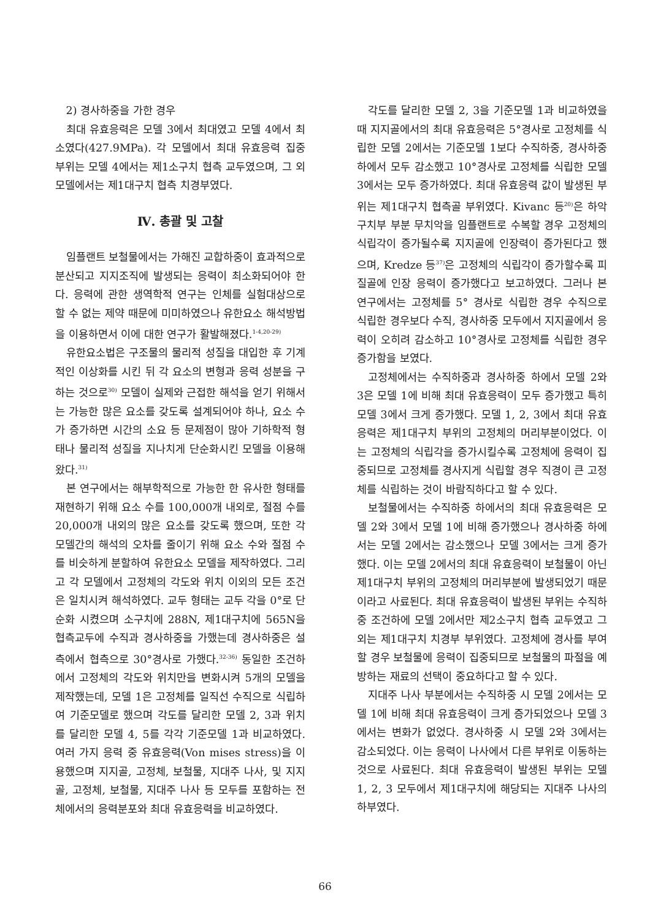2) 경사하중을 가한 경우
최대 유효응력은 모델 3에서 최대였고 모델 4에서 최소였다(427.9MPa). 각 모델에서 최대 유효응력 집중부위는 모델 4에서는 제1소구치 협측 교두였으며, 그 외 모델에서는 제1대구치 협측 치경부였다.
Ⅳ. 총괄 및 고찰
임플랜트 보철물에서는 가해진 교합하중이 효과적으로 분산되고 지지조직에 발생되는 응력이 최소화되어야 한다. 응력에 관한 생역학적 연구는 인체를 실험대상으로 할 수 없는 제약 때문에 미미하였으나 유한요소 해석방법을 이용하면서 이에 대한 연구가 활발해졌다.<sup>1-4,20-29)</sup>
유한요소법은 구조물의 물리적 성질을 대입한 후 기계적인 이상화를 시킨 뒤 각 요소의 변형과 응력 성분을 구하는 것으로<sup>30)</sup> 모델이 실제와 근접한 해석을 얻기 위해서는 가능한 많은 요소를 갖도록 설계되어야 하나, 요소 수가 증가하면 시간의 소요 등 문제점이 많아 기하학적 형태나 물리적 성질을 지나치게 단순화시킨 모델을 이용해 왔다.<sup>31)</sup>
본 연구에서는 해부학적으로 가능한 한 유사한 형태를 재현하기 위해 요소 수를 100,000개 내외로, 절점 수를 20,000개 내외의 많은 요소를 갖도록 했으며, 또한 각 모델간의 해석의 오차를 줄이기 위해 요소 수와 절점 수를 비슷하게 분할하여 유한요소 모델을 제작하였다. 그리고 각 모델에서 고정체의 각도와 위치 이외의 모든 조건은 일치시켜 해석하였다. 교두 형태는 교두 각을 0°로 단순화 시켰으며 소구치에 288N, 제1대구치에 565N을 협측교두에 수직과 경사하중을 가했는데 경사하중은 설측에서 협측으로 30°경사로 가했다.<sup>32-36)</sup> 동일한 조건하에서 고정체의 각도와 위치만을 변화시켜 5개의 모델을 제작했는데, 모델 1은 고정체를 일직선 수직으로 식립하여 기준모델로 했으며 각도를 달리한 모델 2, 3과 위치를 달리한 모델 4, 5를 각각 기준모델 1과 비교하였다. 여러 가지 응력 중 유효응력(Von mises stress)을 이용했으며 지지골, 고정체, 보철물, 지대주 나사, 및 지지골, 고정체, 보철물, 지대주 나사 등 모두를 포함하는 전체에서의 응력분포와 최대 유효응력을 비교하였다.
각도를 달리한 모델 2, 3을 기준모델 1과 비교하였을 때 지지골에서의 최대 유효응력은 5°경사로 고정체를 식립한 모델 2에서는 기준모델 1보다 수직하중, 경사하중 하에서 모두 감소했고 10°경사로 고정체를 식립한 모델 3에서는 모두 증가하였다. 최대 유효응력 값이 발생된 부위는 제1대구치 협측골 부위였다. Kivanc 등<sup>20)</sup>은 하악 구치부 부분 무치악을 임플랜트로 수복할 경우 고정체의 식립각이 증가될수록 지지골에 인장력이 증가된다고 했으며, Kredze 등<sup>37)</sup>은 고정체의 식립각이 증가할수록 피질골에 인장 응력이 증가했다고 보고하였다. 그러나 본 연구에서는 고정체를 5° 경사로 식립한 경우 수직으로 식립한 경우보다 수직, 경사하중 모두에서 지지골에서 응력이 오히려 감소하고 10°경사로 고정체를 식립한 경우 증가함을 보였다.
고정체에서는 수직하중과 경사하중 하에서 모델 2와 3은 모델 1에 비해 최대 유효응력이 모두 증가했고 특히 모델 3에서 크게 증가했다. 모델 1, 2, 3에서 최대 유효응력은 제1대구치 부위의 고정체의 머리부분이었다. 이는 고정체의 식립각을 증가시킬수록 고정체에 응력이 집중되므로 고정체를 경사지게 식립할 경우 직경이 큰 고정체를 식립하는 것이 바람직하다고 할 수 있다.
보철물에서는 수직하중 하에서의 최대 유효응력은 모델 2와 3에서 모델 1에 비해 증가했으나 경사하중 하에서는 모델 2에서는 감소했으나 모델 3에서는 크게 증가했다. 이는 모델 2에서의 최대 유효응력이 보철물이 아닌 제1대구치 부위의 고정체의 머리부분에 발생되었기 때문이라고 사료된다. 최대 유효응력이 발생된 부위는 수직하중 조건하에 모델 2에서만 제2소구치 협측 교두였고 그 외는 제1대구치 치경부 부위였다. 고정체에 경사를 부여할 경우 보철물에 응력이 집중되므로 보철물의 파절을 예방하는 재료의 선택이 중요하다고 할 수 있다.
지대주 나사 부분에서는 수직하중 시 모델 2에서는 모델 1에 비해 최대 유효응력이 크게 증가되었으나 모델 3에서는 변화가 없었다. 경사하중 시 모델 2와 3에서는 감소되었다. 이는 응력이 나사에서 다른 부위로 이동하는 것으로 사료된다. 최대 유효응력이 발생된 부위는 모델 1, 2, 3 모두에서 제1대구치에 해당되는 지대주 나사의 하부였다.
66